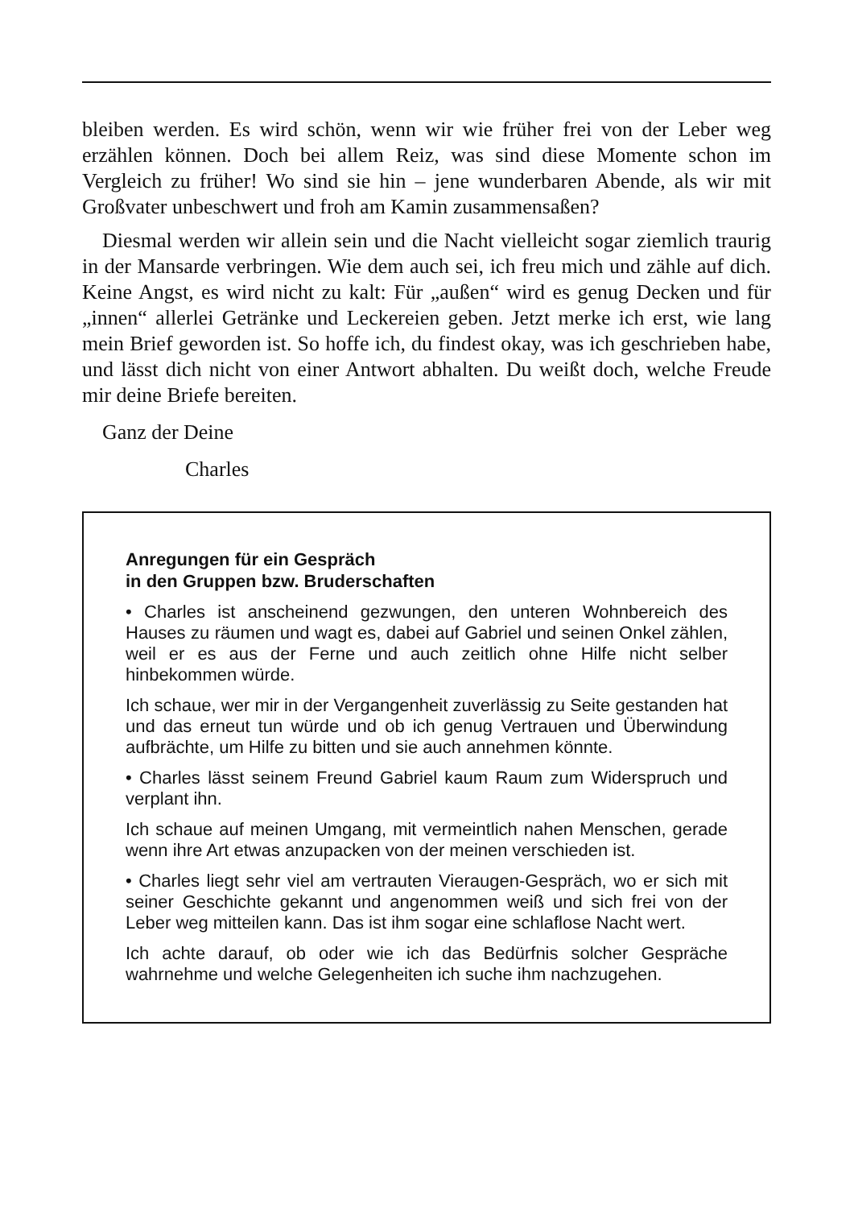bleiben werden. Es wird schön, wenn wir wie früher frei von der Leber weg erzählen können. Doch bei allem Reiz, was sind diese Momente schon im Vergleich zu früher! Wo sind sie hin – jene wunderbaren Abende, als wir mit Großvater unbeschwert und froh am Kamin zusammensaßen?
Diesmal werden wir allein sein und die Nacht vielleicht sogar ziemlich traurig in der Mansarde verbringen. Wie dem auch sei, ich freu mich und zähle auf dich. Keine Angst, es wird nicht zu kalt: Für „außen“ wird es genug Decken und für „innen“ allerlei Getränke und Leckereien geben. Jetzt merke ich erst, wie lang mein Brief geworden ist. So hoffe ich, du findest okay, was ich geschrieben habe, und lässt dich nicht von einer Antwort abhalten. Du weißt doch, welche Freude mir deine Briefe bereiten.
Ganz der Deine
Charles
Anregungen für ein Gespräch
in den Gruppen bzw. Bruderschaften
• Charles ist anscheinend gezwungen, den unteren Wohnbereich des Hauses zu räumen und wagt es, dabei auf Gabriel und seinen Onkel zählen, weil er es aus der Ferne und auch zeitlich ohne Hilfe nicht selber hinbekommen würde.
Ich schaue, wer mir in der Vergangenheit zuverlässig zu Seite gestanden hat und das erneut tun würde und ob ich genug Vertrauen und Überwindung aufbrächte, um Hilfe zu bitten und sie auch annehmen könnte.
• Charles lässt seinem Freund Gabriel kaum Raum zum Widerspruch und verplant ihn.
Ich schaue auf meinen Umgang, mit vermeintlich nahen Menschen, gerade wenn ihre Art etwas anzupacken von der meinen verschieden ist.
• Charles liegt sehr viel am vertrauten Vieraugen-Gespräch, wo er sich mit seiner Geschichte gekannt und angenommen weiß und sich frei von der Leber weg mitteilen kann. Das ist ihm sogar eine schlaflose Nacht wert.
Ich achte darauf, ob oder wie ich das Bedürfnis solcher Gespräche wahrnehme und welche Gelegenheiten ich suche ihm nachzugehen.